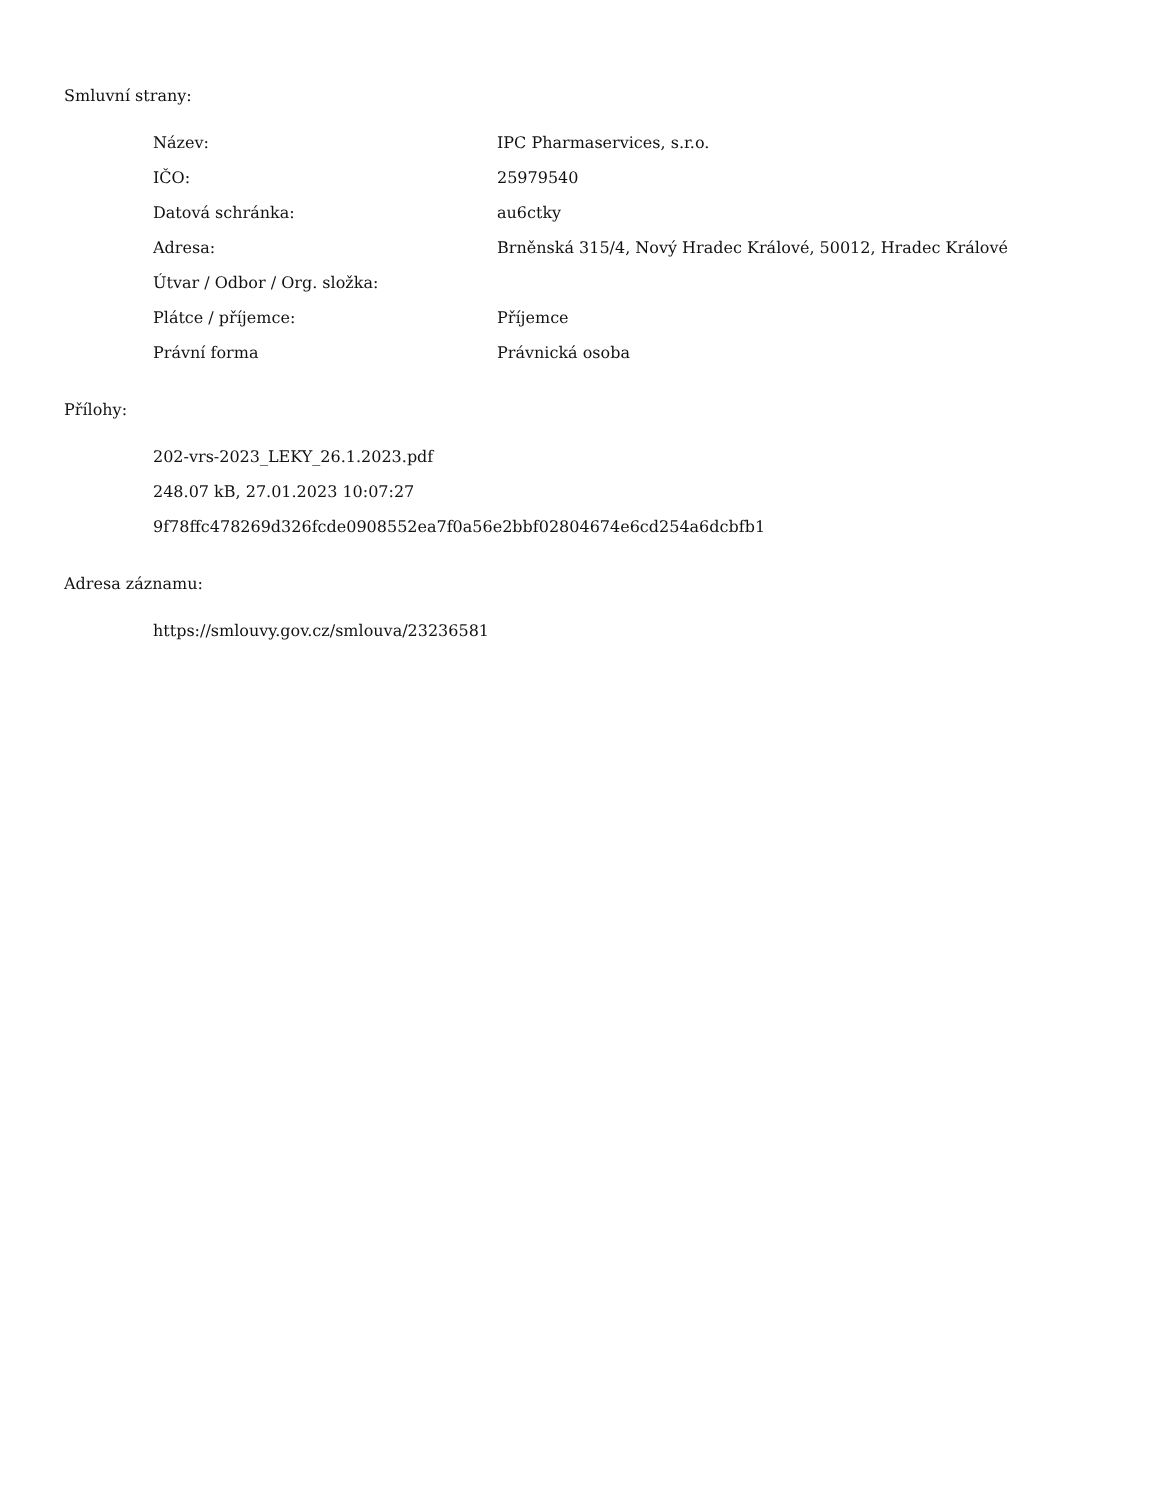Smluvní strany:
| Název: | IPC Pharmaservices, s.r.o. |
| IČO: | 25979540 |
| Datová schránka: | au6ctky |
| Adresa: | Brněnská 315/4, Nový Hradec Králové, 50012, Hradec Králové |
| Útvar / Odbor / Org. složka: | |
| Plátce / příjemce: | Příjemce |
| Právní forma | Právnická osoba |
Přílohy:
202-vrs-2023_LEKY_26.1.2023.pdf
248.07 kB, 27.01.2023 10:07:27
9f78ffc478269d326fcde0908552ea7f0a56e2bbf02804674e6cd254a6dcbfb1
Adresa záznamu:
https://smlouvy.gov.cz/smlouva/23236581